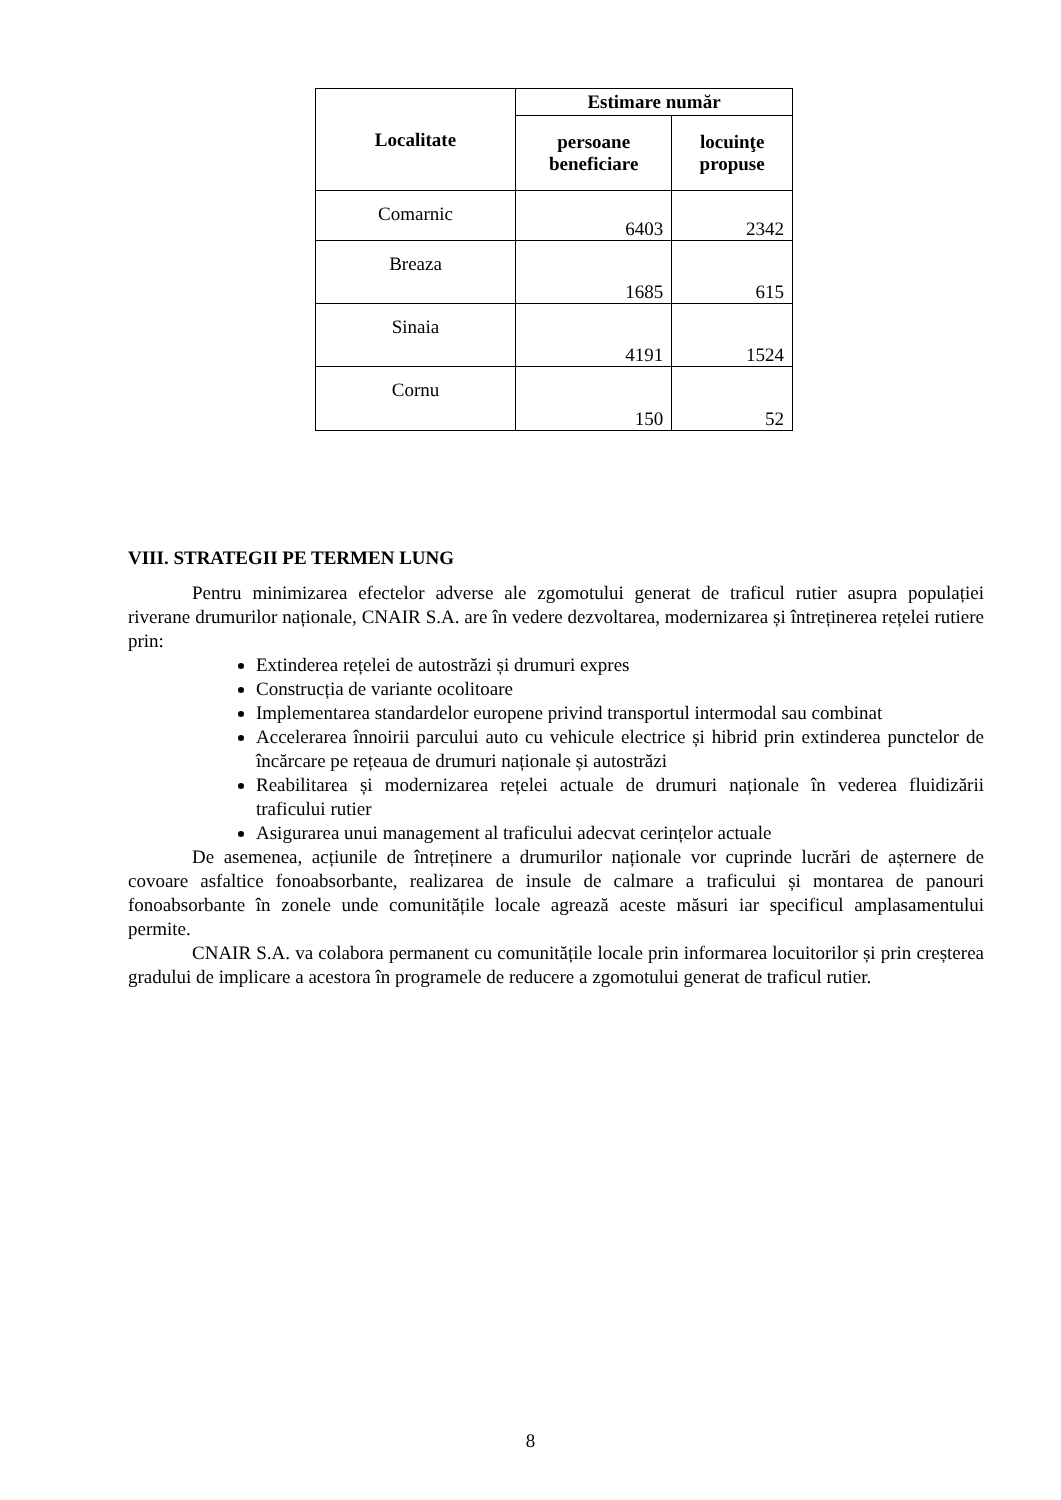| Localitate | Estimare număr | |
| --- | --- | --- |
| | persoane beneficiare | locuinţe propuse |
| Comarnic | 6403 | 2342 |
| Breaza | 1685 | 615 |
| Sinaia | 4191 | 1524 |
| Cornu | 150 | 52 |
VIII. STRATEGII PE TERMEN LUNG
Pentru minimizarea efectelor adverse ale zgomotului generat de traficul rutier asupra populației riverane drumurilor naționale, CNAIR S.A. are în vedere dezvoltarea, modernizarea și întreținerea rețelei rutiere prin:
Extinderea rețelei de autostrăzi și drumuri expres
Construcția de variante ocolitoare
Implementarea standardelor europene privind transportul intermodal sau combinat
Accelerarea înnoirii parcului auto cu vehicule electrice și hibrid prin extinderea punctelor de încărcare pe rețeaua de drumuri naționale și autostrăzi
Reabilitarea și modernizarea rețelei actuale de drumuri naționale în vederea fluidizării traficului rutier
Asigurarea unui management al traficului adecvat cerințelor actuale
De asemenea, acțiunile de întreținere a drumurilor naționale vor cuprinde lucrări de așternere de covoare asfaltice fonoabsorbante, realizarea de insule de calmare a traficului și montarea de panouri fonoabsorbante în zonele unde comunitățile locale agrează aceste măsuri iar specificul amplasamentului permite.
CNAIR S.A. va colabora permanent cu comunitățile locale prin informarea locuitorilor și prin creșterea gradului de implicare a acestora în programele de reducere a zgomotului generat de traficul rutier.
8